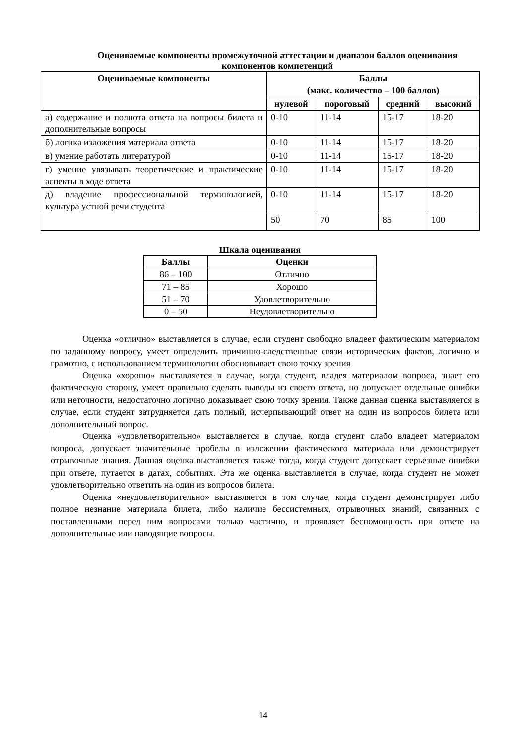Оцениваемые компоненты промежуточной аттестации и диапазон баллов оценивания компонентов компетенций
| Оцениваемые компоненты | Баллы (макс. количество – 100 баллов) | | | |
| --- | --- | --- | --- | --- |
| | нулевой | пороговый | средний | высокий |
| а) содержание и полнота ответа на вопросы билета и дополнительные вопросы | 0-10 | 11-14 | 15-17 | 18-20 |
| б) логика изложения материала ответа | 0-10 | 11-14 | 15-17 | 18-20 |
| в) умение работать литературой | 0-10 | 11-14 | 15-17 | 18-20 |
| г) умение увязывать теоретические и практические аспекты в ходе ответа | 0-10 | 11-14 | 15-17 | 18-20 |
| д) владение профессиональной терминологией, культура устной речи студента | 0-10 | 11-14 | 15-17 | 18-20 |
| | 50 | 70 | 85 | 100 |
Шкала оценивания
| Баллы | Оценки |
| --- | --- |
| 86 – 100 | Отлично |
| 71 – 85 | Хорошо |
| 51 – 70 | Удовлетворительно |
| 0 – 50 | Неудовлетворительно |
Оценка «отлично» выставляется в случае, если студент свободно владеет фактическим материалом по заданному вопросу, умеет определить причинно-следственные связи исторических фактов, логично и грамотно, с использованием терминологии обосновывает свою точку зрения
Оценка «хорошо» выставляется в случае, когда студент, владея материалом вопроса, знает его фактическую сторону, умеет правильно сделать выводы из своего ответа, но допускает отдельные ошибки или неточности, недостаточно логично доказывает свою точку зрения. Также данная оценка выставляется в случае, если студент затрудняется дать полный, исчерпывающий ответ на один из вопросов билета или дополнительный вопрос.
Оценка «удовлетворительно» выставляется в случае, когда студент слабо владеет материалом вопроса, допускает значительные пробелы в изложении фактического материала или демонстрирует отрывочные знания. Данная оценка выставляется также тогда, когда студент допускает серьезные ошибки при ответе, путается в датах, событиях. Эта же оценка выставляется в случае, когда студент не может удовлетворительно ответить на один из вопросов билета.
Оценка «неудовлетворительно» выставляется в том случае, когда студент демонстрирует либо полное незнание материала билета, либо наличие бессистемных, отрывочных знаний, связанных с поставленными перед ним вопросами только частично, и проявляет беспомощность при ответе на дополнительные или наводящие вопросы.
14